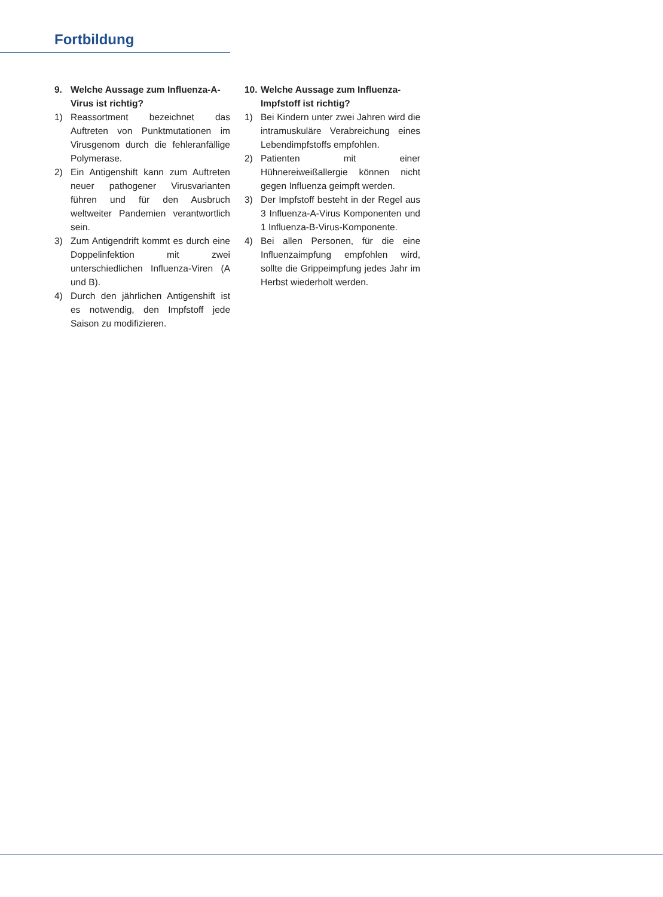Fortbildung
9. Welche Aussage zum Influenza-A-Virus ist richtig?
1) Reassortment bezeichnet das Auftreten von Punktmutationen im Virusgenom durch die fehleranfällige Polymerase.
2) Ein Antigenshift kann zum Auftreten neuer pathogener Virusvarianten führen und für den Ausbruch weltweiter Pandemien verantwortlich sein.
3) Zum Antigendrift kommt es durch eine Doppelinfektion mit zwei unterschiedlichen Influenza-Viren (A und B).
4) Durch den jährlichen Antigenshift ist es notwendig, den Impfstoff jede Saison zu modifizieren.
10.
Welche Aussage zum Influenza-Impfstoff ist richtig?
1) Bei Kindern unter zwei Jahren wird die intramuskuläre Verabreichung eines Lebendimpfstoffs empfohlen.
2) Patienten mit einer Hühnereiweißallergie können nicht gegen Influenza geimpft werden.
3) Der Impfstoff besteht in der Regel aus 3 Influenza-A-Virus Komponenten und 1 Influenza-B-Virus-Komponente.
4) Bei allen Personen, für die eine Influenzaimpfung empfohlen wird, sollte die Grippeimpfung jedes Jahr im Herbst wiederholt werden.